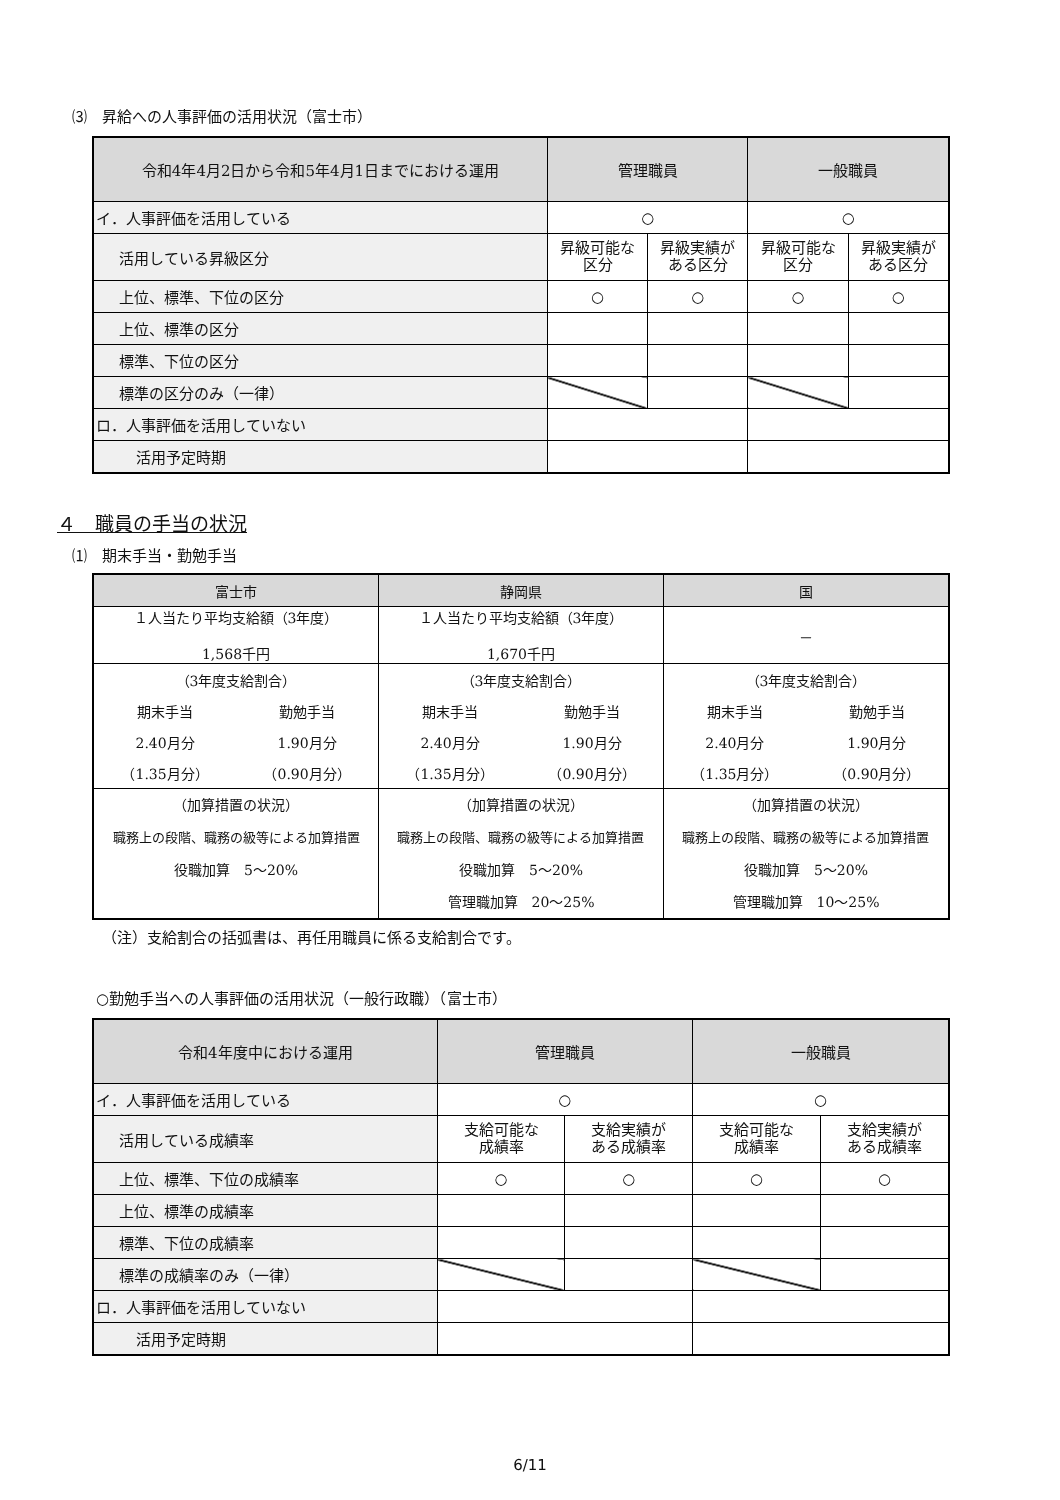⑶　昇給への人事評価の活用状況（富士市）
| 令和4年4月2日から令和5年4月1日までにおける運用 | 管理職員 | | 一般職員 | |
| --- | --- | --- | --- | --- |
| イ．人事評価を活用している | ○ | | ○ | |
| 活用している昇級区分 | 昇級可能な 区分 | 昇級実績が ある区分 | 昇級可能な 区分 | 昇級実績が ある区分 |
| 上位、標準、下位の区分 | ○ | ○ | ○ | ○ |
| 上位、標準の区分 | | | | |
| 標準、下位の区分 | | | | |
| 標準の区分のみ（一律） | | | | |
| ロ．人事評価を活用していない | | | | |
| 活用予定時期 | | | | |
４　職員の手当の状況
⑴　期末手当・勤勉手当
| 富士市 | | 静岡県 | | 国 | |
| --- | --- | --- | --- | --- | --- |
| １人当たり平均支給額（3年度） 1,568千円 | | １人当たり平均支給額（3年度） 1,670千円 | | － | |
| （3年度支給割合） | | （3年度支給割合） | | （3年度支給割合） | |
| 期末手当 | 勤勉手当 | 期末手当 | 勤勉手当 | 期末手当 | 勤勉手当 |
| 2.40月分 | 1.90月分 | 2.40月分 | 1.90月分 | 2.40月分 | 1.90月分 |
| （1.35月分） | （0.90月分） | （1.35月分） | （0.90月分） | （1.35月分） | （0.90月分） |
| （加算措置の状況） 職務上の段階、職務の級等による加算措置 役職加算 5～20% | | （加算措置の状況） 職務上の段階、職務の級等による加算措置 役職加算 5～20% 管理職加算 20～25% | | （加算措置の状況） 職務上の段階、職務の級等による加算措置 役職加算 5～20% 管理職加算 10～25% | |
（注）支給割合の括弧書は、再任用職員に係る支給割合です。
○勤勉手当への人事評価の活用状況（一般行政職）（富士市）
| 令和4年度中における運用 | 管理職員 | | 一般職員 | |
| --- | --- | --- | --- | --- |
| イ．人事評価を活用している | ○ | | ○ | |
| 活用している成績率 | 支給可能な 成績率 | 支給実績が ある成績率 | 支給可能な 成績率 | 支給実績が ある成績率 |
| 上位、標準、下位の成績率 | ○ | ○ | ○ | ○ |
| 上位、標準の成績率 | | | | |
| 標準、下位の成績率 | | | | |
| 標準の成績率のみ（一律） | | | | |
| ロ．人事評価を活用していない | | | | |
| 活用予定時期 | | | | |
6/11